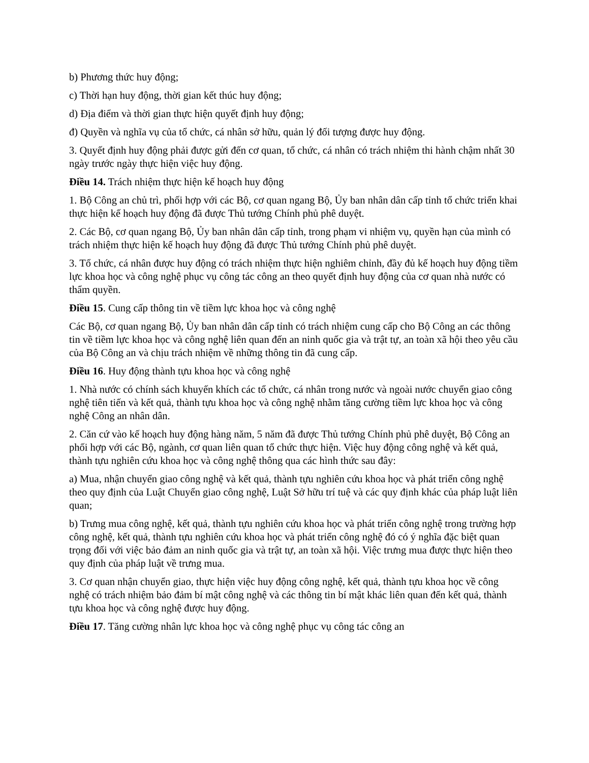b) Phương thức huy động;
c) Thời hạn huy động, thời gian kết thúc huy động;
d) Địa điểm và thời gian thực hiện quyết định huy động;
đ) Quyền và nghĩa vụ của tổ chức, cá nhân sở hữu, quản lý đối tượng được huy động.
3. Quyết định huy động phải được gửi đến cơ quan, tổ chức, cá nhân có trách nhiệm thi hành chậm nhất 30 ngày trước ngày thực hiện việc huy động.
Điều 14. Trách nhiệm thực hiện kế hoạch huy động
1. Bộ Công an chủ trì, phối hợp với các Bộ, cơ quan ngang Bộ, Ủy ban nhân dân cấp tỉnh tổ chức triển khai thực hiện kế hoạch huy động đã được Thủ tướng Chính phủ phê duyệt.
2. Các Bộ, cơ quan ngang Bộ, Ủy ban nhân dân cấp tỉnh, trong phạm vi nhiệm vụ, quyền hạn của mình có trách nhiệm thực hiện kế hoạch huy động đã được Thủ tướng Chính phủ phê duyệt.
3. Tổ chức, cá nhân được huy động có trách nhiệm thực hiện nghiêm chỉnh, đầy đủ kế hoạch huy động tiềm lực khoa học và công nghệ phục vụ công tác công an theo quyết định huy động của cơ quan nhà nước có thẩm quyền.
Điều 15. Cung cấp thông tin về tiềm lực khoa học và công nghệ
Các Bộ, cơ quan ngang Bộ, Ủy ban nhân dân cấp tỉnh có trách nhiệm cung cấp cho Bộ Công an các thông tin về tiềm lực khoa học và công nghệ liên quan đến an ninh quốc gia và trật tự, an toàn xã hội theo yêu cầu của Bộ Công an và chịu trách nhiệm về những thông tin đã cung cấp.
Điều 16. Huy động thành tựu khoa học và công nghệ
1. Nhà nước có chính sách khuyến khích các tổ chức, cá nhân trong nước và ngoài nước chuyển giao công nghệ tiên tiến và kết quả, thành tựu khoa học và công nghệ nhằm tăng cường tiềm lực khoa học và công nghệ Công an nhân dân.
2. Căn cứ vào kế hoạch huy động hàng năm, 5 năm đã được Thủ tướng Chính phủ phê duyệt, Bộ Công an phối hợp với các Bộ, ngành, cơ quan liên quan tổ chức thực hiện. Việc huy động công nghệ và kết quả, thành tựu nghiên cứu khoa học và công nghệ thông qua các hình thức sau đây:
a) Mua, nhận chuyển giao công nghệ và kết quả, thành tựu nghiên cứu khoa học và phát triển công nghệ theo quy định của Luật Chuyển giao công nghệ, Luật Sở hữu trí tuệ và các quy định khác của pháp luật liên quan;
b) Trưng mua công nghệ, kết quả, thành tựu nghiên cứu khoa học và phát triển công nghệ trong trường hợp công nghệ, kết quả, thành tựu nghiên cứu khoa học và phát triển công nghệ đó có ý nghĩa đặc biệt quan trọng đối với việc bảo đảm an ninh quốc gia và trật tự, an toàn xã hội. Việc trưng mua được thực hiện theo quy định của pháp luật về trưng mua.
3. Cơ quan nhận chuyển giao, thực hiện việc huy động công nghệ, kết quả, thành tựu khoa học về công nghệ có trách nhiệm bảo đảm bí mật công nghệ và các thông tin bí mật khác liên quan đến kết quả, thành tựu khoa học và công nghệ được huy động.
Điều 17. Tăng cường nhân lực khoa học và công nghệ phục vụ công tác công an